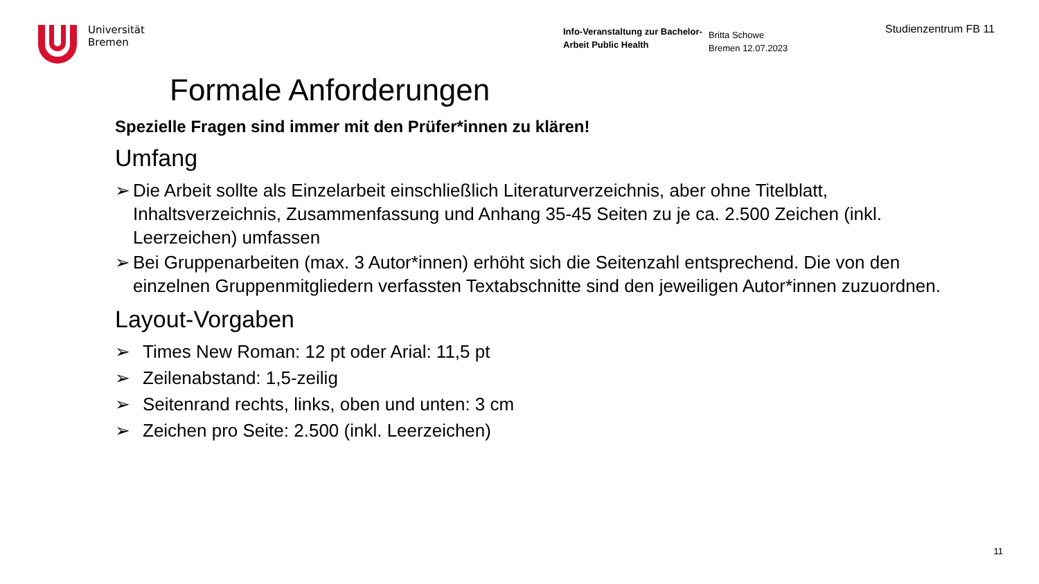Universität
Bremen
Info-Veranstaltung zur Bachelor-Arbeit Public Health
Britta Schowe
Bremen 12.07.2023
Studienzentrum FB 11
Formale Anforderungen
Spezielle Fragen sind immer mit den Prüfer*innen zu klären!
Umfang
➢ Die Arbeit sollte als Einzelarbeit einschließlich Literaturverzeichnis, aber ohne Titelblatt, Inhaltsverzeichnis, Zusammenfassung und Anhang 35-45 Seiten zu je ca. 2.500 Zeichen (inkl. Leerzeichen) umfassen
➢ Bei Gruppenarbeiten (max. 3 Autor*innen) erhöht sich die Seitenzahl entsprechend. Die von den einzelnen Gruppenmitgliedern verfassten Textabschnitte sind den jeweiligen Autor*innen zuzuordnen.
Layout-Vorgaben
➢ Times New Roman: 12 pt oder Arial: 11,5 pt
➢ Zeilenabstand: 1,5-zeilig
➢ Seitenrand rechts, links, oben und unten: 3 cm
➢ Zeichen pro Seite: 2.500 (inkl. Leerzeichen)
11